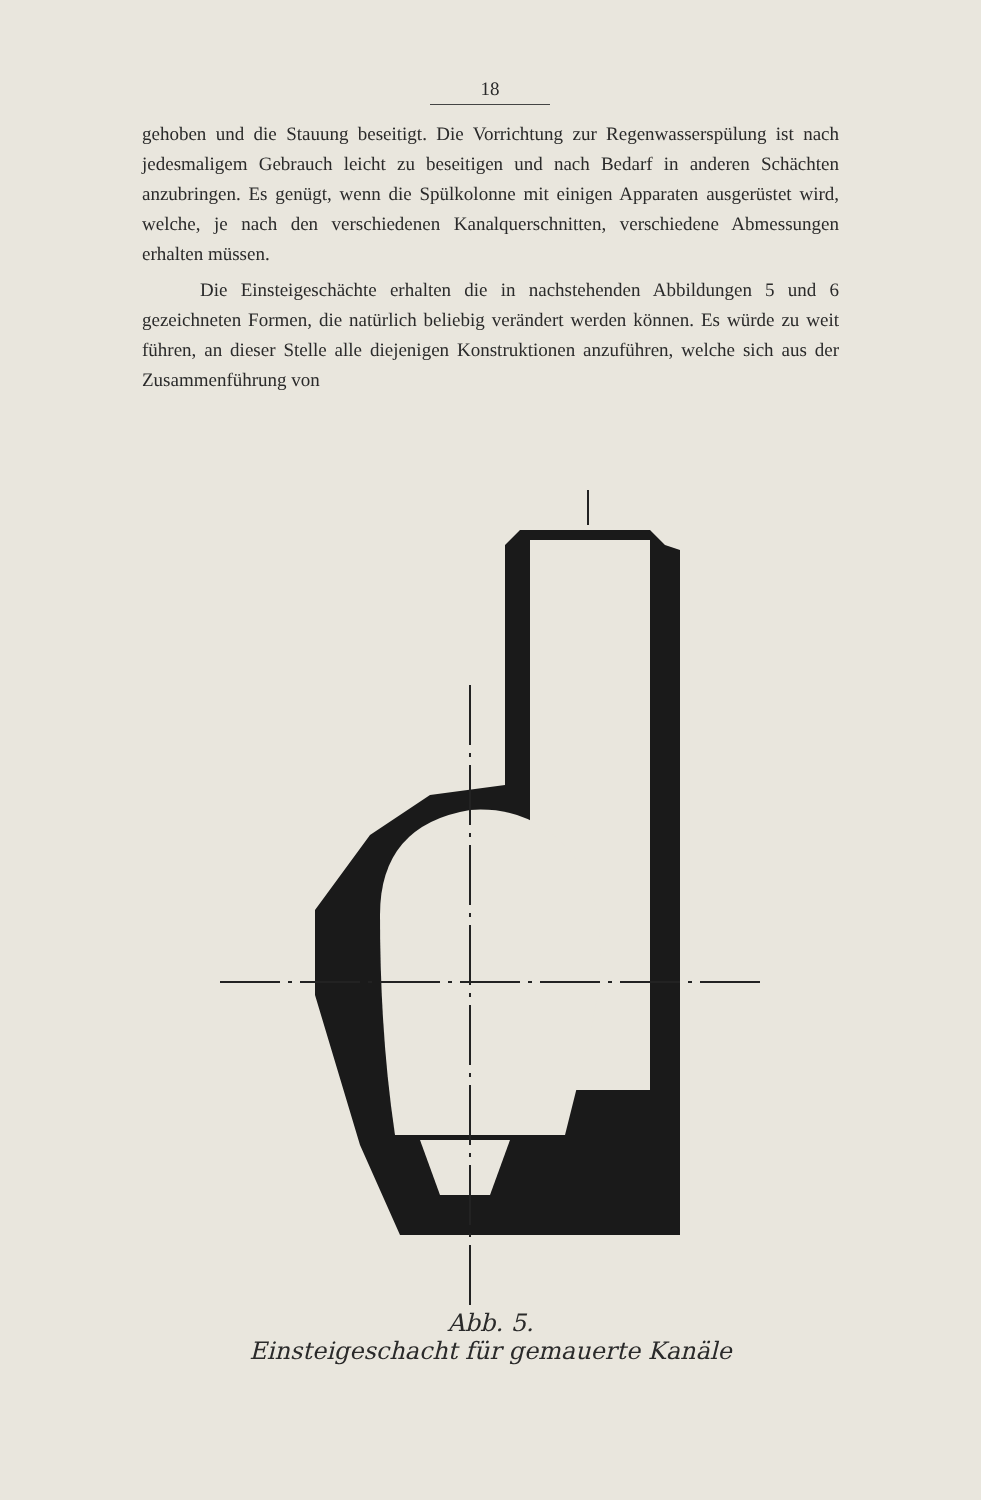18
gehoben und die Stauung beseitigt. Die Vorrichtung zur Regenwasserspülung ist nach jedesmaligem Gebrauch leicht zu beseitigen und nach Bedarf in anderen Schächten anzubringen. Es genügt, wenn die Spülkolonne mit einigen Apparaten ausgerüstet wird, welche, je nach den verschiedenen Kanalquerschnitten, verschiedene Abmessungen erhalten müssen.
Die Einsteigeschächte erhalten die in nachstehenden Abbildungen 5 und 6 gezeichneten Formen, die natürlich beliebig verändert werden können. Es würde zu weit führen, an dieser Stelle alle diejenigen Konstruktionen anzuführen, welche sich aus der Zusammenführung von
Abb. 5.
Einsteigeschacht für gemauerte Kanäle